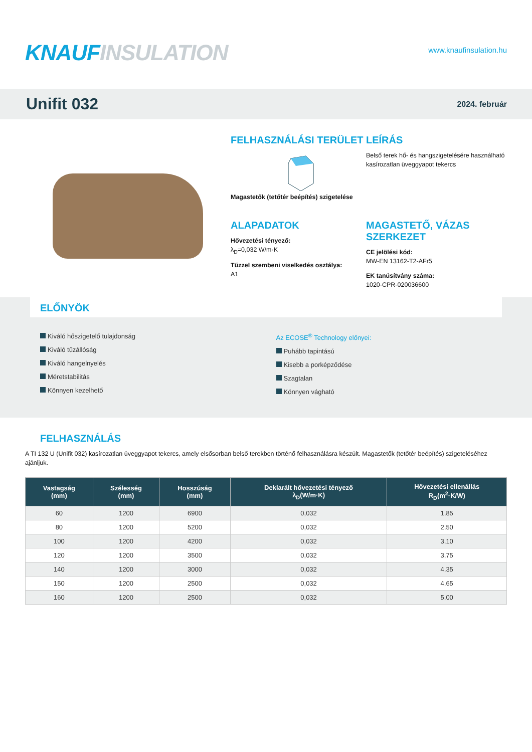KNAUF INSULATION
www.knaufinsulation.hu
Unifit 032
2024. február
FELHASZNÁLÁSI TERÜLET
Magastetők (tetőtér beépítés) szigetelése
LEÍRÁS
Belső terek hő- és hangszigetelésére használható kasírozatlan üveggyapot tekercs
ALAPADATOK
Hővezetési tényező:
λ<sub>D</sub>=0,032 W/m·K
Tűzzel szembeni viselkedés osztálya:
A1
MAGASTETŐ, VÁZAS SZERKEZET
CE jelölési kód:
MW-EN 13162-T2-AFr5
EK tanúsítvány száma:
1020-CPR-020036600
ELŐNYÖK
Kiváló hőszigetelő tulajdonság
Kiváló tűzállóság
Kiváló hangelnyelés
Méretstabilitás
Könnyen kezelhető
Az ECOSE<sup>®</sup> Technology előnyei:
Puhább tapintású
Kisebb a porképződése
Szagtalan
Könnyen vágható
FELHASZNÁLÁS
A TI 132 U (Unifit 032) kasírozatlan üveggyapot tekercs, amely elsősorban belső terekben történő felhasználásra készült. Magastetők (tetőtér beépítés) szigeteléséhez ajánljuk.
| Vastagság (mm) | Szélesség (mm) | Hosszúság (mm) | Deklarált hővezetési tényező λ<sub>D</sub>(W/m·K) | Hővezetési ellenállás R<sub>D</sub>(m<sup>2</sup>·K/W) |
| --- | --- | --- | --- | --- |
| 60 | 1200 | 6900 | 0,032 | 1,85 |
| 80 | 1200 | 5200 | 0,032 | 2,50 |
| 100 | 1200 | 4200 | 0,032 | 3,10 |
| 120 | 1200 | 3500 | 0,032 | 3,75 |
| 140 | 1200 | 3000 | 0,032 | 4,35 |
| 150 | 1200 | 2500 | 0,032 | 4,65 |
| 160 | 1200 | 2500 | 0,032 | 5,00 |